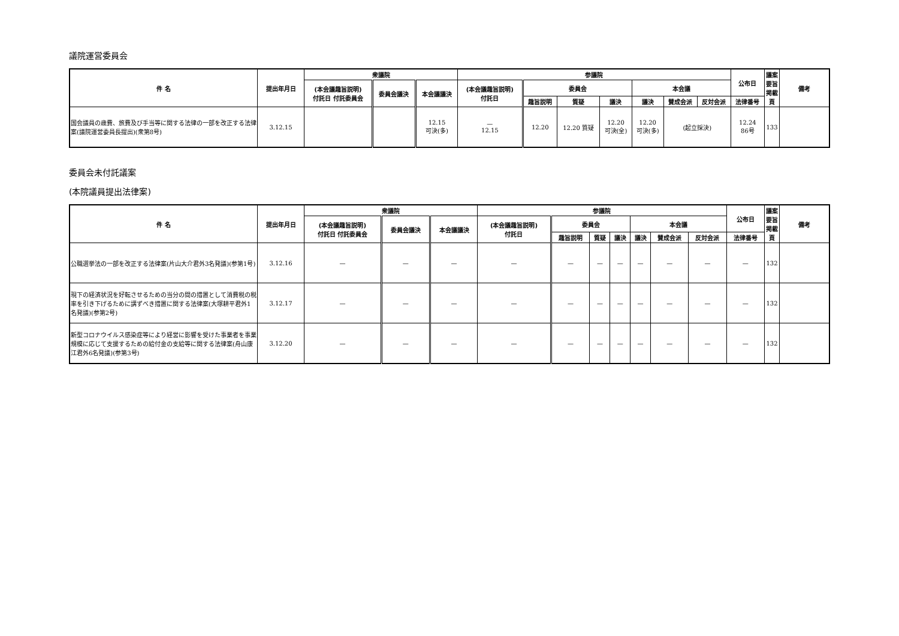議院運営委員会
| 件 名 | 提出年月日 | 衆議院 | | | 参議院 | | | | | | | 公布日 | 議案要旨掲載頁 | 備考 |
| --- | --- | --- | --- | --- | --- | --- | --- | --- | --- | --- | --- | --- | --- | --- |
| | | (本会議趣旨説明) 付託日 付託委員会 | 委員会議決 | 本会議議決 | (本会議趣旨説明) 付託日 | 委員会 | | | 本会議 | | | | | |
| | | | | | | 趣旨説明 | 質疑 | 議決 | 議決 | 賛成会派 | 反対会派 | 法律番号 | | |
| 国会議員の歳費、旅費及び手当等に関する法律の一部を改正する法律案(議院運営委員長提出)(衆第8号) | 3.12.15 | | | 12.15 可決(多) | — 12.15 | 12.20 | 12.20 質疑 | 12.20 可決(全) | 12.20 可決(多) | (起立採決) | | 12.24 86号 | 133 | |
委員会未付託議案
(本院議員提出法律案)
| 件 名 | 提出年月日 | 衆議院 | | | 参議院 | | | | | | | 公布日 | 議案要旨掲載頁 | 備考 |
| --- | --- | --- | --- | --- | --- | --- | --- | --- | --- | --- | --- | --- | --- | --- |
| | | (本会議趣旨説明) 付託日 付託委員会 | 委員会議決 | 本会議議決 | (本会議趣旨説明) 付託日 | 委員会 | | | 本会議 | | | | | |
| | | | | | | 趣旨説明 | 質疑 | 議決 | 議決 | 賛成会派 | 反対会派 | 法律番号 | | |
| 公職選挙法の一部を改正する法律案(片山大介君外3名発議)(参第1号) | 3.12.16 | — | — | — | — | — | — | — | — | — | — | — | 132 | |
| 現下の経済状況を好転させるための当分の間の措置として消費税の税率を引き下げるために講ずべき措置に関する法律案(大塚耕平君外1名発議)(参第2号) | 3.12.17 | — | — | — | — | — | — | — | — | — | — | — | 132 | |
| 新型コロナウイルス感染症等により経営に影響を受けた事業者を事業規模に応じて支援するための給付金の支給等に関する法律案(舟山康江君外6名発議)(参第3号) | 3.12.20 | — | — | — | — | — | — | — | — | — | — | — | 132 | |